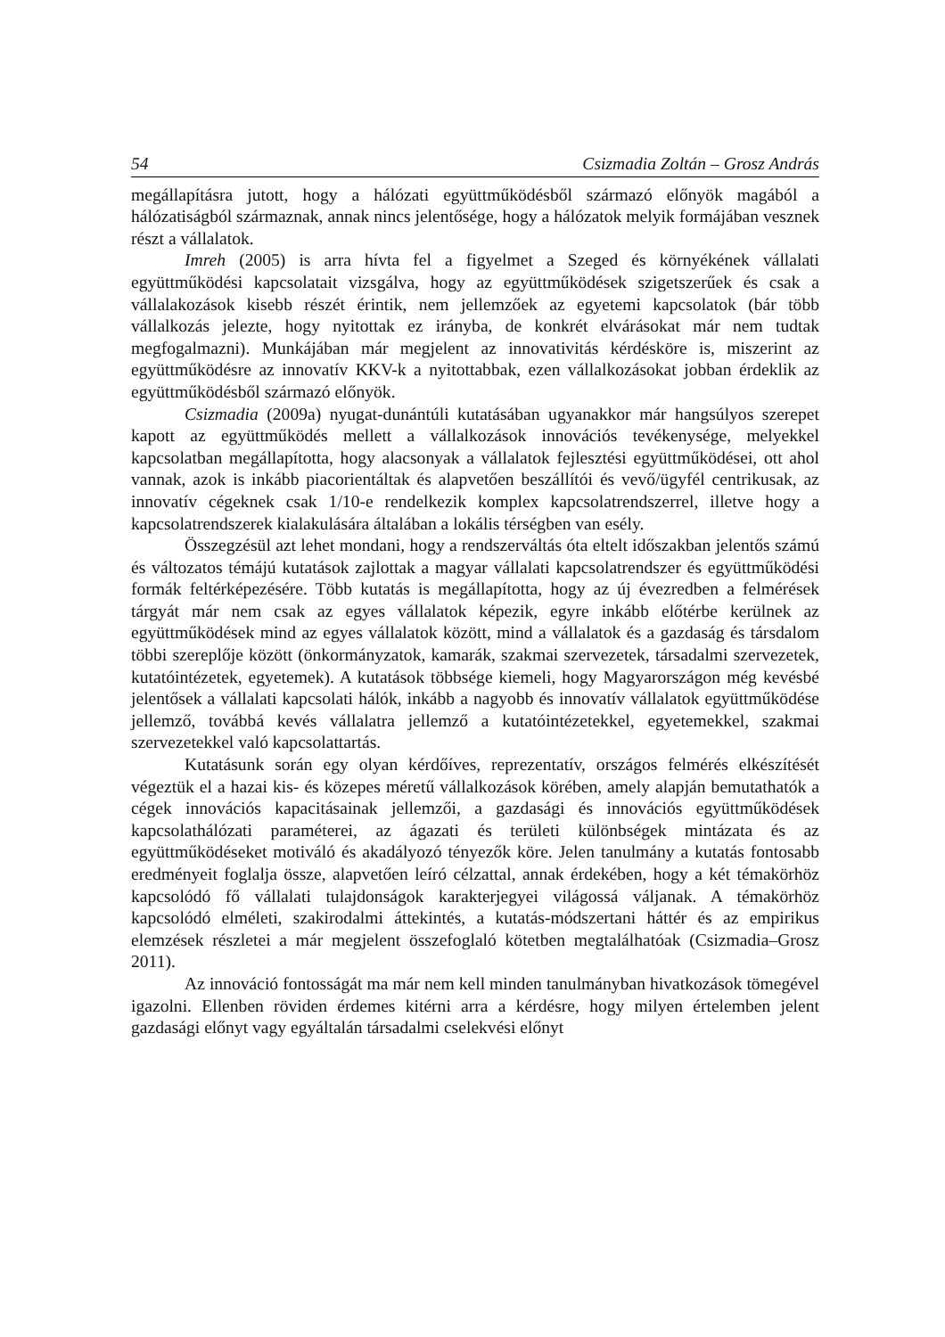54 Csizmadia Zoltán – Grosz András
megállapításra jutott, hogy a hálózati együttműködésből származó előnyök magából a hálózatiságból származnak, annak nincs jelentősége, hogy a hálózatok melyik formájában vesznek részt a vállalatok.
Imreh (2005) is arra hívta fel a figyelmet a Szeged és környékének vállalati együttműködési kapcsolatait vizsgálva, hogy az együttműködések szigetszerűek és csak a vállalakozások kisebb részét érintik, nem jellemzőek az egyetemi kapcsolatok (bár több vállalkozás jelezte, hogy nyitottak ez irányba, de konkrét elvárásokat már nem tudtak megfogalmazni). Munkájában már megjelent az innovativitás kérdésköre is, miszerint az együttműködésre az innovatív KKV-k a nyitottabbak, ezen vállalkozásokat jobban érdeklik az együttműködésből származó előnyök.
Csizmadia (2009a) nyugat-dunántúli kutatásában ugyanakkor már hangsúlyos szerepet kapott az együttműködés mellett a vállalkozások innovációs tevékenysége, melyekkel kapcsolatban megállapította, hogy alacsonyak a vállalatok fejlesztési együttműködései, ott ahol vannak, azok is inkább piacorientáltak és alapvetően beszállítói és vevő/ügyfél centrikusak, az innovatív cégeknek csak 1/10-e rendelkezik komplex kapcsolatrendszerrel, illetve hogy a kapcsolatrendszerek kialakulására általában a lokális térségben van esély.
Összegzésül azt lehet mondani, hogy a rendszerváltás óta eltelt időszakban jelentős számú és változatos témájú kutatások zajlottak a magyar vállalati kapcsolatrendszer és együttműködési formák feltérképezésére. Több kutatás is megállapította, hogy az új évezredben a felmérések tárgyát már nem csak az egyes vállalatok képezik, egyre inkább előtérbe kerülnek az együttműködések mind az egyes vállalatok között, mind a vállalatok és a gazdaság és társdalom többi szereplője között (önkormányzatok, kamarák, szakmai szervezetek, társadalmi szervezetek, kutatóintézetek, egyetemek). A kutatások többsége kiemeli, hogy Magyarországon még kevésbé jelentősek a vállalati kapcsolati hálók, inkább a nagyobb és innovatív vállalatok együttműködése jellemző, továbbá kevés vállalatra jellemző a kutatóintézetekkel, egyetemekkel, szakmai szervezetekkel való kapcsolattartás.
Kutatásunk során egy olyan kérdőíves, reprezentatív, országos felmérés elkészítését végeztük el a hazai kis- és közepes méretű vállalkozások körében, amely alapján bemutathatók a cégek innovációs kapacitásainak jellemzői, a gazdasági és innovációs együttműködések kapcsolathálózati paraméterei, az ágazati és területi különbségek mintázata és az együttműködéseket motiváló és akadályozó tényezők köre. Jelen tanulmány a kutatás fontosabb eredményeit foglalja össze, alapvetően leíró célzattal, annak érdekében, hogy a két témakörhöz kapcsolódó fő vállalati tulajdonságok karakterjegyei világossá váljanak. A témakörhöz kapcsolódó elméleti, szakirodalmi áttekintés, a kutatás-módszertani háttér és az empirikus elemzések részletei a már megjelent összefoglaló kötetben megtalálhatóak (Csizmadia–Grosz 2011).
Az innováció fontosságát ma már nem kell minden tanulmányban hivatkozások tömegével igazolni. Ellenben röviden érdemes kitérni arra a kérdésre, hogy milyen értelemben jelent gazdasági előnyt vagy egyáltalán társadalmi cselekvési előnyt